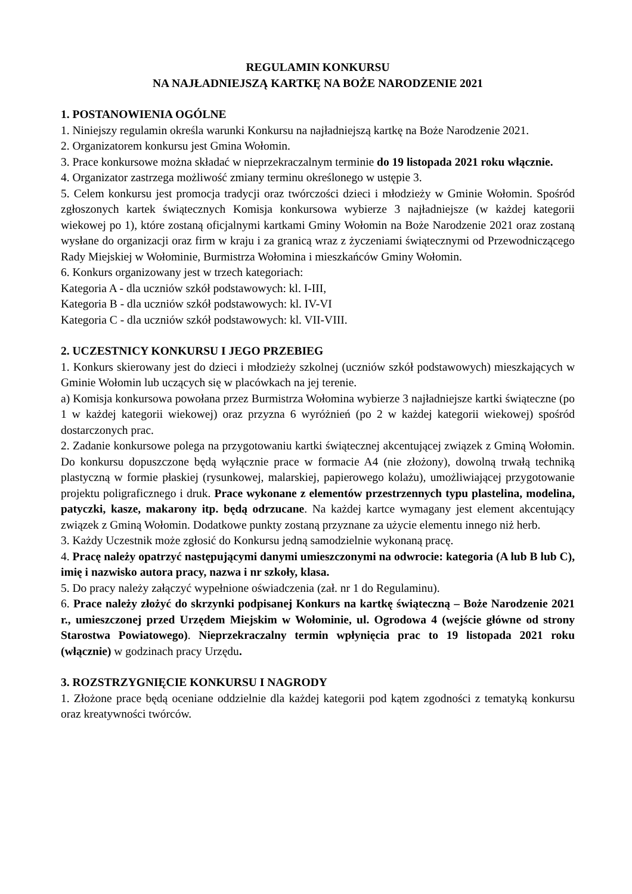REGULAMIN KONKURSU
NA NAJŁADNIEJSZĄ KARTKĘ NA BOŻE NARODZENIE 2021
1. POSTANOWIENIA OGÓLNE
1. Niniejszy regulamin określa warunki Konkursu na najładniejszą kartkę na Boże Narodzenie 2021.
2. Organizatorem konkursu jest Gmina Wołomin.
3. Prace konkursowe można składać w nieprzekraczalnym terminie do 19 listopada 2021 roku włącznie.
4. Organizator zastrzega możliwość zmiany terminu określonego w ustępie 3.
5. Celem konkursu jest promocja tradycji oraz twórczości dzieci i młodzieży w Gminie Wołomin. Spośród zgłoszonych kartek świątecznych Komisja konkursowa wybierze 3 najładniejsze (w każdej kategorii wiekowej po 1), które zostaną oficjalnymi kartkami Gminy Wołomin na Boże Narodzenie 2021 oraz zostaną wysłane do organizacji oraz firm w kraju i za granicą wraz z życzeniami świątecznymi od Przewodniczącego Rady Miejskiej w Wołominie, Burmistrza Wołomina i mieszkańców Gminy Wołomin.
6. Konkurs organizowany jest w trzech kategoriach:
Kategoria A - dla uczniów szkół podstawowych: kl. I-III,
Kategoria B - dla uczniów szkół podstawowych: kl. IV-VI
Kategoria C - dla uczniów szkół podstawowych: kl. VII-VIII.
2. UCZESTNICY KONKURSU I JEGO PRZEBIEG
1. Konkurs skierowany jest do dzieci i młodzieży szkolnej (uczniów szkół podstawowych) mieszkających w Gminie Wołomin lub uczących się w placówkach na jej terenie.
a) Komisja konkursowa powołana przez Burmistrza Wołomina wybierze 3 najładniejsze kartki świąteczne (po 1 w każdej kategorii wiekowej) oraz przyzna 6 wyróżnień (po 2 w każdej kategorii wiekowej) spośród dostarczonych prac.
2. Zadanie konkursowe polega na przygotowaniu kartki świątecznej akcentującej związek z Gminą Wołomin. Do konkursu dopuszczone będą wyłącznie prace w formacie A4 (nie złożony), dowolną trwałą techniką plastyczną w formie płaskiej (rysunkowej, malarskiej, papierowego kolażu), umożliwiającej przygotowanie projektu poligraficznego i druk. Prace wykonane z elementów przestrzennych typu plastelina, modelina, patyczki, kasze, makarony itp. będą odrzucane. Na każdej kartce wymagany jest element akcentujący związek z Gminą Wołomin. Dodatkowe punkty zostaną przyznane za użycie elementu innego niż herb.
3. Każdy Uczestnik może zgłosić do Konkursu jedną samodzielnie wykonaną pracę.
4. Pracę należy opatrzyć następującymi danymi umieszczonymi na odwrocie: kategoria (A lub B lub C), imię i nazwisko autora pracy, nazwa i nr szkoły, klasa.
5. Do pracy należy załączyć wypełnione oświadczenia (zał. nr 1 do Regulaminu).
6. Prace należy złożyć do skrzynki podpisanej Konkurs na kartkę świąteczną – Boże Narodzenie 2021 r., umieszczonej przed Urzędem Miejskim w Wołominie, ul. Ogrodowa 4 (wejście główne od strony Starostwa Powiatowego). Nieprzekraczalny termin wpłynięcia prac to 19 listopada 2021 roku (włącznie) w godzinach pracy Urzędu.
3. ROZSTRZYGNIĘCIE KONKURSU I NAGRODY
1. Złożone prace będą oceniane oddzielnie dla każdej kategorii pod kątem zgodności z tematyką konkursu oraz kreatywności twórców.